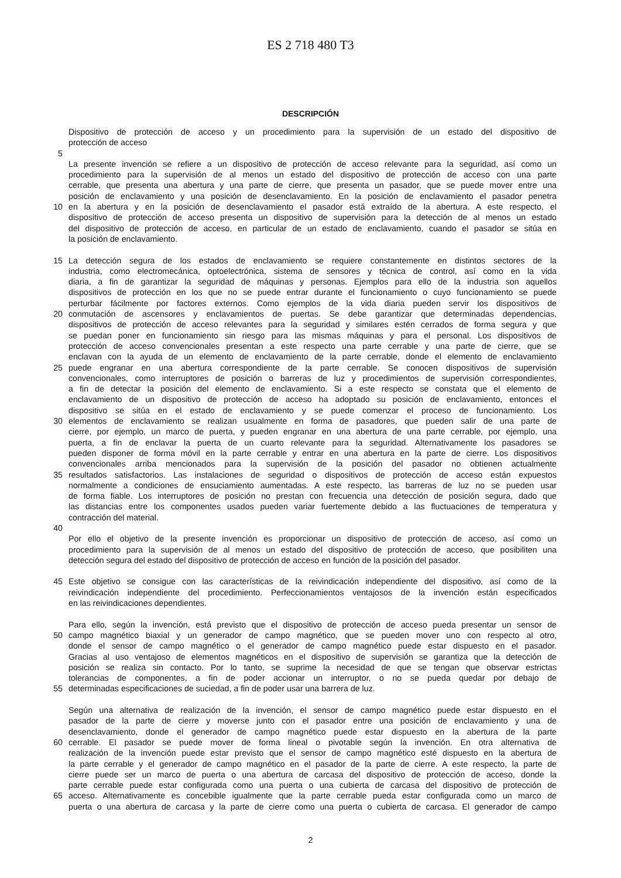ES 2 718 480 T3
DESCRIPCIÓN
Dispositivo de protección de acceso y un procedimiento para la supervisión de un estado del dispositivo de
protección de acceso
5
La presente invención se refiere a un dispositivo de protección de acceso relevante para la seguridad, así como un
procedimiento para la supervisión de al menos un estado del dispositivo de protección de acceso con una parte
cerrable, que presenta una abertura y una parte de cierre, que presenta un pasador, que se puede mover entre una
posición de enclavamiento y una posición de desenclavamiento. En la posición de enclavamiento el pasador penetra
10 en la abertura y en la posición de desenclavamiento el pasador está extraído de la abertura. A este respecto, el
dispositivo de protección de acceso presenta un dispositivo de supervisión para la detección de al menos un estado
del dispositivo de protección de acceso, en particular de un estado de enclavamiento, cuando el pasador se sitúa en
la posición de enclavamiento.
15 La detección segura de los estados de enclavamiento se requiere constantemente en distintos sectores de la
industria, como electromecánica, optoelectrónica, sistema de sensores y técnica de control, así como en la vida
diaria, a fin de garantizar la seguridad de máquinas y personas. Ejemplos para ello de la industria son aquellos
dispositivos de protección en los que no se puede entrar durante el funcionamiento o cuyo funcionamiento se puede
perturbar fácilmente por factores externos. Como ejemplos de la vida diaria pueden servir los dispositivos de
20 conmutación de ascensores y enclavamientos de puertas. Se debe garantizar que determinadas dependencias,
dispositivos de protección de acceso relevantes para la seguridad y similares estén cerrados de forma segura y que
se puedan poner en funcionamiento sin riesgo para las mismas máquinas y para el personal. Los dispositivos de
protección de acceso convencionales presentan a este respecto una parte cerrable y una parte de cierre, que se
enclavan con la ayuda de un elemento de enclavamiento de la parte cerrable, donde el elemento de enclavamiento
25 puede engranar en una abertura correspondiente de la parte cerrable. Se conocen dispositivos de supervisión
convencionales, como interruptores de posición o barreras de luz y procedimientos de supervisión correspondientes,
a fin de detectar la posición del elemento de enclavamiento. Si a este respecto se constata que el elemento de
enclavamiento de un dispositivo de protección de acceso ha adoptado su posición de enclavamiento, entonces el
dispositivo se sitúa en el estado de enclavamiento y se puede comenzar el proceso de funcionamiento. Los
30 elementos de enclavamiento se realizan usualmente en forma de pasadores, que pueden salir de una parte de
cierre, por ejemplo, un marco de puerta, y pueden engranar en una abertura de una parte cerrable, por ejemplo, una
puerta, a fin de enclavar la puerta de un cuarto relevante para la seguridad. Alternativamente los pasadores se
pueden disponer de forma móvil en la parte cerrable y entrar en una abertura en la parte de cierre. Los dispositivos
convencionales arriba mencionados para la supervisión de la posición del pasador no obtienen actualmente
35 resultados satisfactorios. Las instalaciones de seguridad o dispositivos de protección de acceso están expuestos
normalmente a condiciones de ensuciamiento aumentadas. A este respecto, las barreras de luz no se pueden usar
de forma fiable. Los interruptores de posición no prestan con frecuencia una detección de posición segura, dado que
las distancias entre los componentes usados pueden variar fuertemente debido a las fluctuaciones de temperatura y
contracción del material.
40
Por ello el objetivo de la presente invención es proporcionar un dispositivo de protección de acceso, así como un
procedimiento para la supervisión de al menos un estado del dispositivo de protección de acceso, que posibiliten una
detección segura del estado del dispositivo de protección de acceso en función de la posición del pasador.
45 Este objetivo se consigue con las características de la reivindicación independiente del dispositivo, así como de la
reivindicación independiente del procedimiento. Perfeccionamientos ventajosos de la invención están especificados
en las reivindicaciones dependientes.
Para ello, según la invención, está previsto que el dispositivo de protección de acceso pueda presentar un sensor de
50 campo magnético biaxial y un generador de campo magnético, que se pueden mover uno con respecto al otro,
donde el sensor de campo magnético o el generador de campo magnético puede estar dispuesto en el pasador.
Gracias al uso ventajoso de elementos magnéticos en el dispositivo de supervisión se garantiza que la detección de
posición se realiza sin contacto. Por lo tanto, se suprime la necesidad de que se tengan que observar estrictas
tolerancias de componentes, a fin de poder accionar un interruptor, o no se pueda quedar por debajo de
55 determinadas especificaciones de suciedad, a fin de poder usar una barrera de luz.
Según una alternativa de realización de la invención, el sensor de campo magnético puede estar dispuesto en el
pasador de la parte de cierre y moverse junto con el pasador entre una posición de enclavamiento y una de
desenclavamiento, donde el generador de campo magnético puede estar dispuesto en la abertura de la parte
60 cerrable. El pasador se puede mover de forma lineal o pivotable según la invención. En otra alternativa de
realización de la invención puede estar previsto que el sensor de campo magnético esté dispuesto en la abertura de
la parte cerrable y el generador de campo magnético en el pasador de la parte de cierre. A este respecto, la parte de
cierre puede ser un marco de puerta o una abertura de carcasa del dispositivo de protección de acceso, donde la
parte cerrable puede estar configurada como una puerta o una cubierta de carcasa del dispositivo de protección de
65 acceso. Alternativamente es concebible igualmente que la parte cerrable pueda estar configurada como un marco de
puerta o una abertura de carcasa y la parte de cierre como una puerta o cubierta de carcasa. El generador de campo
2